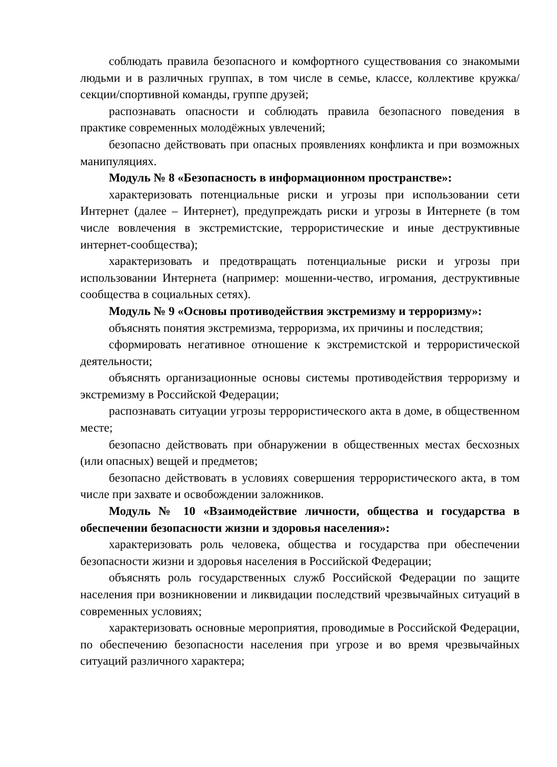соблюдать правила безопасного и комфортного существования со знакомыми людьми и в различных группах, в том числе в семье, классе, коллективе кружка/секции/спортивной команды, группе друзей;
распознавать опасности и соблюдать правила безопасного поведения в практике современных молодёжных увлечений;
безопасно действовать при опасных проявлениях конфликта и при возможных манипуляциях.
Модуль № 8 «Безопасность в информационном пространстве»:
характеризовать потенциальные риски и угрозы при использовании сети Интернет (далее – Интернет), предупреждать риски и угрозы в Интернете (в том числе вовлечения в экстремистские, террористические и иные деструктивные интернет-сообщества);
характеризовать и предотвращать потенциальные риски и угрозы при использовании Интернета (например: мошенни-чество, игромания, деструктивные сообщества в социальных сетях).
Модуль № 9 «Основы противодействия экстремизму и терроризму»:
объяснять понятия экстремизма, терроризма, их причины и последствия;
сформировать негативное отношение к экстремистской и террористической деятельности;
объяснять организационные основы системы противодействия терроризму и экстремизму в Российской Федерации;
распознавать ситуации угрозы террористического акта в доме, в общественном месте;
безопасно действовать при обнаружении в общественных местах бесхозных (или опасных) вещей и предметов;
безопасно действовать в условиях совершения террористического акта, в том числе при захвате и освобождении заложников.
Модуль № 10 «Взаимодействие личности, общества и государства в обеспечении безопасности жизни и здоровья населения»:
характеризовать роль человека, общества и государства при обеспечении безопасности жизни и здоровья населения в Российской Федерации;
объяснять роль государственных служб Российской Федерации по защите населения при возникновении и ликвидации последствий чрезвычайных ситуаций в современных условиях;
характеризовать основные мероприятия, проводимые в Российской Федерации, по обеспечению безопасности населения при угрозе и во время чрезвычайных ситуаций различного характера;